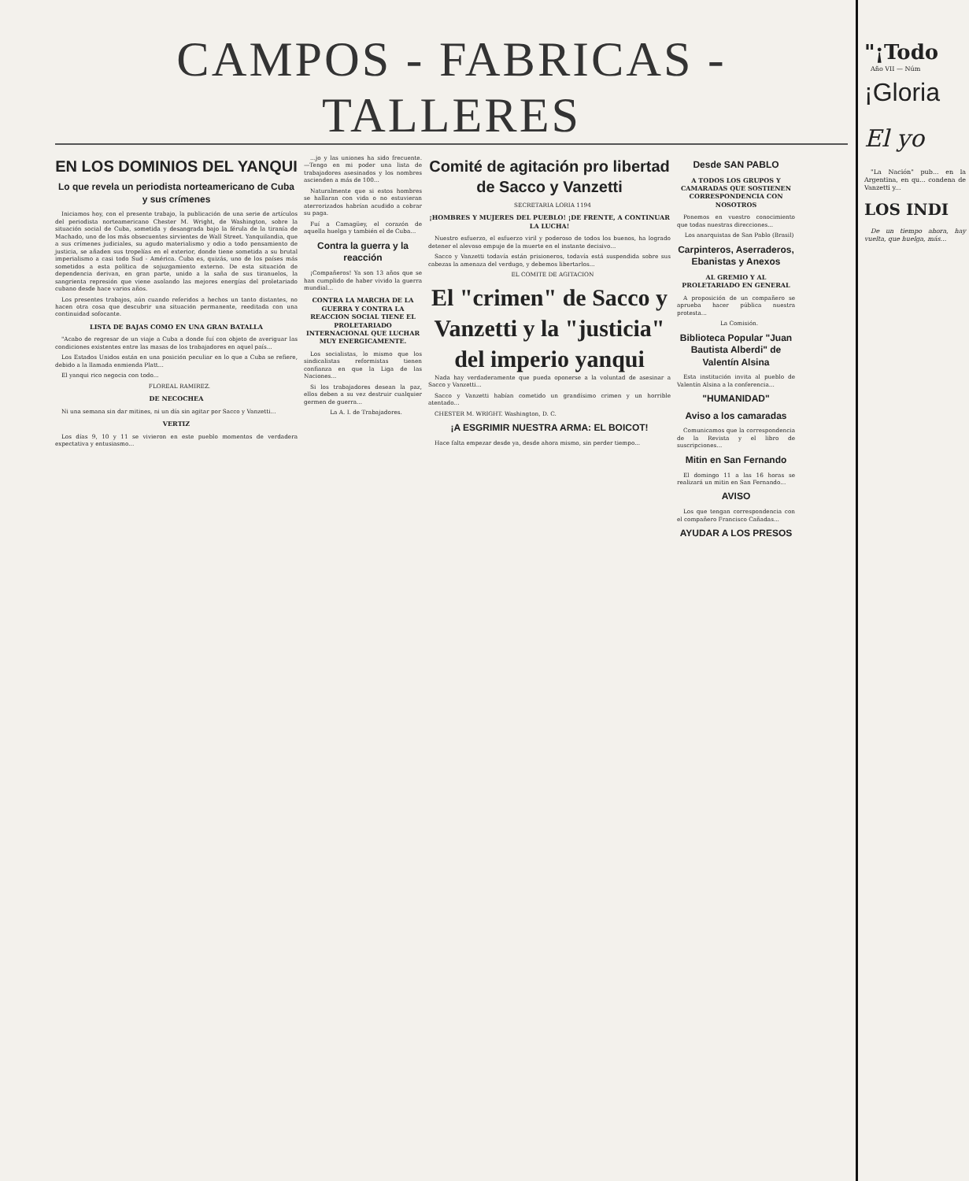CAMPOS - FABRICAS - TALLERES
EN LOS DOMINIOS DEL YANQUI
Lo que revela un periodista norteamericano de Cuba y sus crímenes
Iniciamos hoy, con el presente trabajo, la publicación de una serie de artículos del periodista norteamericano Chester M. Wright, de Washington, sobre la situación social de Cuba, sometida y desangrada bajo la férula de la tiranía de Machado, uno de los más obsecuentes sirvientes de Wall Street. Yanquilandia, que a sus crímenes judiciales, su agudo materialismo y odio a todo pensamiento de justicia, se añaden sus tropelías en el exterior, donde tiene sometida a su brutal imperialismo a casi todo Sud - América. Cuba es, quizás, uno de los países más sometidos a esta política de sojuzgamiento externo. De esta situación de dependencia derivan, en gran parte, unido a la saña de sus tiranuelos, la sangrienta represión que viene asolando las mejores energías del proletariado cubano desde hace varios años.
Los presentes trabajos, aún cuando referidos a hechos un tanto distantes, no hacen otra cosa que descubrir una situación permanente, reeditada con una continuidad sofocante.
LISTA DE BAJAS COMO EN UNA GRAN BATALLA
"Acabo de regresar de un viaje a Cuba a donde fuí con objeto de averiguar las condiciones existentes entre las masas de los trabajadores en aquel país...
Los Estados Unidos están en una posición peculiar en lo que a Cuba se refiere, debido a la llamada enmienda Platt...
El yanqui rico negocia con todo...
FLOREAL RAMIREZ.
DE NECOCHEA
Ni una semana sin dar mitines, ni un día sin agitar por Sacco y Vanzetti...
VERTIZ
Los días 9, 10 y 11 se vivieron en este pueblo momentos de verdadera expectativa y entusiasmo...
...jo y las uniones ha sido frecuente. —Tengo en mi poder una lista de trabajadores asesinados y los nombres ascienden a más de 100...
Naturalmente que si estos hombres se hallaran con vida o no estuvieran aterrorizados habrían acudido a cobrar su paga.
Fuí a Camagüey, el corazón de aquella huelga y también el de Cuba...
Contra la guerra y la reacción
¡Compañeros! Ya son 13 años que se han cumplido de haber vivido la guerra mundial...
CONTRA LA MARCHA DE LA GUERRA Y CONTRA LA REACCION SOCIAL TIENE EL PROLETARIADO INTERNACIONAL QUE LUCHAR MUY ENERGICAMENTE.
Los socialistas, lo mismo que los sindicalistas reformistas tienen confianza en que la Liga de las Naciones...
Si los trabajadores desean la paz, ellos deben a su vez destruir cualquier germen de guerra...
La A. I. de Trabajadores.
Comité de agitación pro libertad de Sacco y Vanzetti
SECRETARIA LORIA 1194
¡HOMBRES Y MUJERES DEL PUEBLO! ¡DE FRENTE, A CONTINUAR LA LUCHA!
Nuestro esfuerzo, el esfuerzo viril y poderoso de todos los buenos, ha logrado detener el alevoso empuje de la muerte en el instante decisivo...
Sacco y Vanzetti todavía están prisioneros, todavía está suspendida sobre sus cabezas la amenaza del verdugo, y debemos libertarlos...
EL COMITE DE AGITACION
El "crimen" de Sacco y Vanzetti y la "justicia" del imperio yanqui
Nada hay verdaderamente que pueda oponerse a la voluntad de asesinar a Sacco y Vanzetti...
Sacco y Vanzetti habían cometido un grandísimo crimen y un horrible atentado...
CHESTER M. WRIGHT. Washington, D. C.
¡A ESGRIMIR NUESTRA ARMA: EL BOICOT!
Hace falta empezar desde ya, desde ahora mismo, sin perder tiempo...
Desde SAN PABLO
A TODOS LOS GRUPOS Y CAMARADAS QUE SOSTIENEN CORRESPONDENCIA CON NOSOTROS
Ponemos en vuestro conocimiento que todas nuestras direcciones...
Los anarquistas de San Pablo (Brasil)
Carpinteros, Aserraderos, Ebanistas y Anexos
AL GREMIO Y AL PROLETARIADO EN GENERAL
A proposición de un compañero se aprueba hacer pública nuestra protesta...
La Comisión.
Biblioteca Popular "Juan Bautista Alberdi" de Valentín Alsina
Esta institución invita al pueblo de Valentín Alsina a la conferencia...
"HUMANIDAD"
Aviso a los camaradas
Comunicamos que la correspondencia de la Revista y el libro de suscripciones...
Mitin en San Fernando
El domingo 11 a las 16 horas se realizará un mitin en San Fernando...
AVISO
Los que tengan correspondencia con el compañero Francisco Cañadas...
AYUDAR A LOS PRESOS
"¡Todo
Año VII — Núm
¡Gloria
El yo
"La Nación" pub... en la Argentina, en qu... condena de Vanzetti y...
LOS INDI
De un tiempo ahora, hay vuelta, que huelga, más...